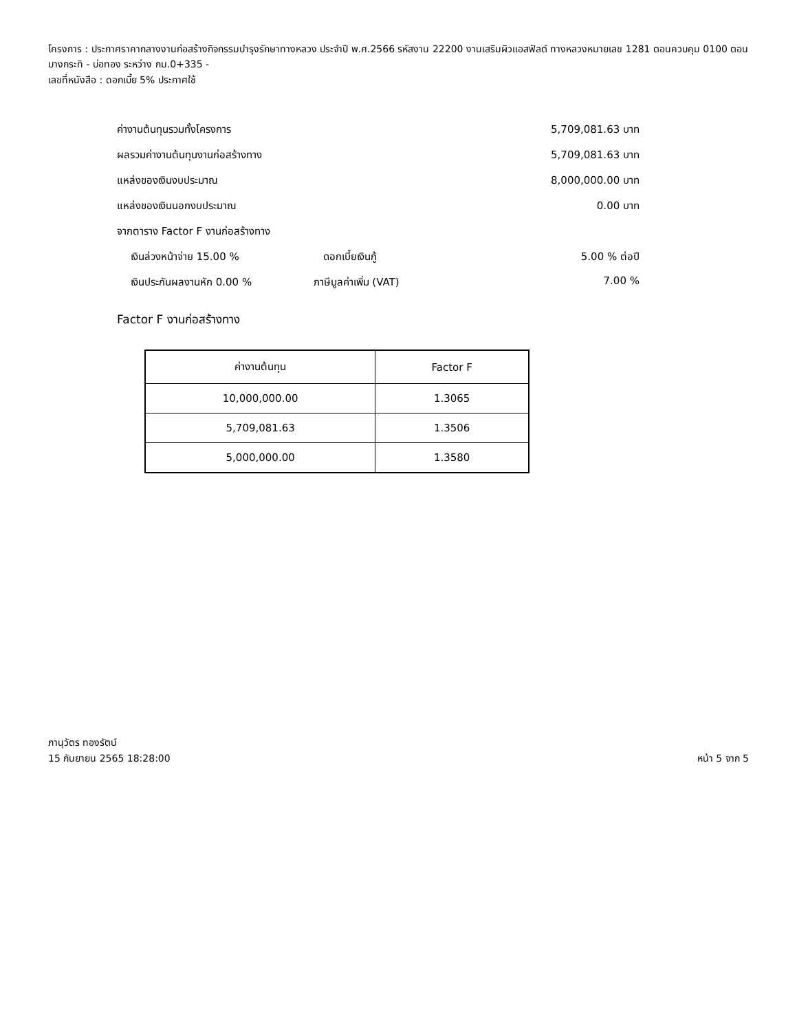โครงการ : ประกาศราคากลางงานก่อสร้างกิจกรรมบำรุงรักษาทางหลวง ประจำปี พ.ศ.2566 รหัสงาน 22200 งานเสริมผิวแอสฟัลต์ ทางหลวงหมายเลข 1281 ตอนควบคุม 0100 ตอน บางกระทิ - บ่อทอง ระหว่าง กม.0+335 -
เลขที่หนังสือ : ดอกเบี้ย 5% ประกาศใช้
ค่างานต้นทุนรวมทั้งโครงการ 5,709,081.63 บาท
ผลรวมค่างานต้นทุนงานก่อสร้างทาง 5,709,081.63 บาท
แหล่งของเงินงบประมาณ 8,000,000.00 บาท
แหล่งของเงินนอกงบประมาณ 0.00 บาท
จากตาราง Factor F งานก่อสร้างทาง
เงินล่วงหน้าจ่าย 15.00 % ดอกเบี้ยเงินกู้ 5.00 % ต่อปี
เงินประกันผลงานหัก 0.00 % ภาษีมูลค่าเพิ่ม (VAT) 7.00 %
Factor F งานก่อสร้างทาง
| ค่างานต้นทุน | Factor F |
| --- | --- |
| 10,000,000.00 | 1.3065 |
| 5,709,081.63 | 1.3506 |
| 5,000,000.00 | 1.3580 |
ภานุวัตร ทองรัตน์
15 กันยายน 2565 18:28:00
หน้า 5 จาก 5